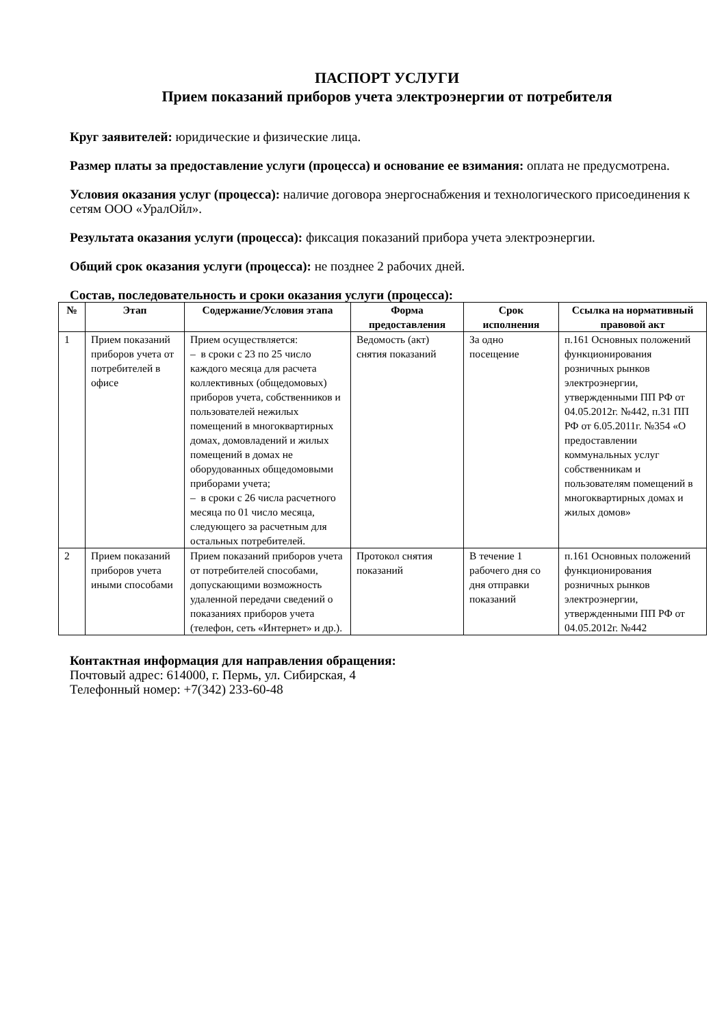ПАСПОРТ УСЛУГИ
Прием показаний приборов учета электроэнергии от потребителя
Круг заявителей: юридические и физические лица.
Размер платы за предоставление услуги (процесса) и основание ее взимания: оплата не предусмотрена.
Условия оказания услуг (процесса): наличие договора энергоснабжения и технологического присоединения к сетям ООО «УралОйл».
Результата оказания услуги (процесса): фиксация показаний прибора учета электроэнергии.
Общий срок оказания услуги (процесса): не позднее 2 рабочих дней.
Состав, последовательность и сроки оказания услуги (процесса):
| № | Этап | Содержание/Условия этапа | Форма предоставления | Срок исполнения | Ссылка на нормативный правовой акт |
| --- | --- | --- | --- | --- | --- |
| 1 | Прием показаний приборов учета от потребителей в офисе | Прием осуществляется: – в сроки с 23 по 25 число каждого месяца для расчета коллективных (общедомовых) приборов учета, собственников и пользователей нежилых помещений в многоквартирных домах, домовладений и жилых помещений в домах не оборудованных общедомовыми приборами учета; – в сроки с 26 числа расчетного месяца по 01 число месяца, следующего за расчетным для остальных потребителей. | Ведомость (акт) снятия показаний | За одно посещение | п.161 Основных положений функционирования розничных рынков электроэнергии, утвержденными ПП РФ от 04.05.2012г. №442, п.31 ПП РФ от 6.05.2011г. №354 «О предоставлении коммунальных услуг собственникам и пользователям помещений в многоквартирных домах и жилых домов» |
| 2 | Прием показаний приборов учета иными способами | Прием показаний приборов учета от потребителей способами, допускающими возможность удаленной передачи сведений о показаниях приборов учета (телефон, сеть «Интернет» и др.). | Протокол снятия показаний | В течение 1 рабочего дня со дня отправки показаний | п.161 Основных положений функционирования розничных рынков электроэнергии, утвержденными ПП РФ от 04.05.2012г. №442 |
Контактная информация для направления обращения:
Почтовый адрес: 614000, г. Пермь, ул. Сибирская, 4
Телефонный номер: +7(342) 233-60-48